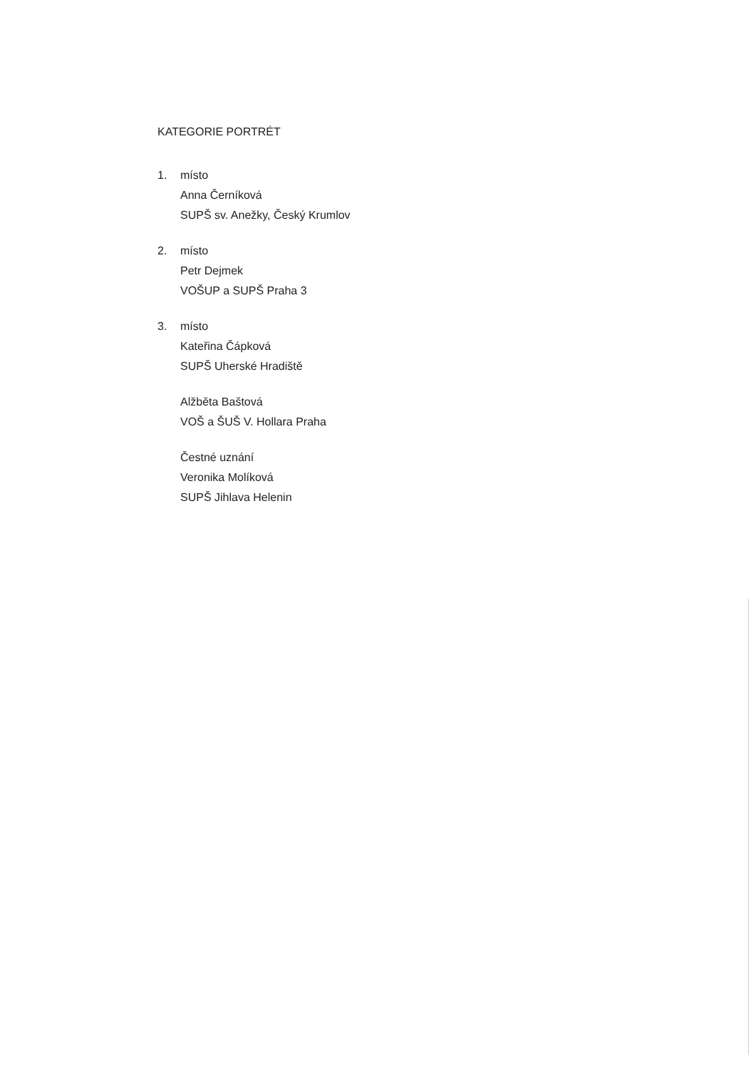KATEGORIE PORTRÉT
1. místo
Anna Černíková
SUPŠ sv. Anežky, Český Krumlov
2. místo
Petr Dejmek
VOŠUP a SUPŠ Praha 3
3. místo
Kateřina Čápková
SUPŠ Uherské Hradiště
Alžběta Baštová
VOŠ a ŠUŠ V. Hollara Praha
Čestné uznání
Veronika Molíková
SUPŠ Jihlava Helenin